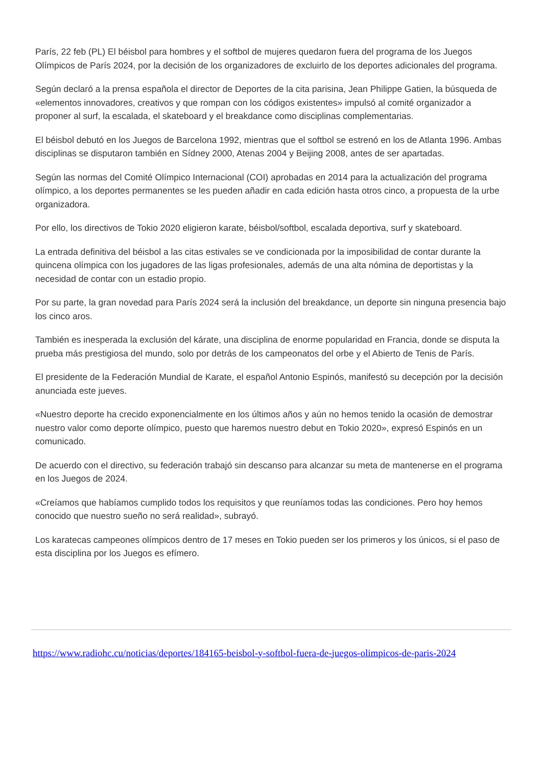París, 22 feb (PL) El béisbol para hombres y el softbol de mujeres quedaron fuera del programa de los Juegos Olímpicos de París 2024, por la decisión de los organizadores de excluirlo de los deportes adicionales del programa.
Según declaró a la prensa española el director de Deportes de la cita parisina, Jean Philippe Gatien, la búsqueda de «elementos innovadores, creativos y que rompan con los códigos existentes» impulsó al comité organizador a proponer al surf, la escalada, el skateboard y el breakdance como disciplinas complementarias.
El béisbol debutó en los Juegos de Barcelona 1992, mientras que el softbol se estrenó en los de Atlanta 1996. Ambas disciplinas se disputaron también en Sídney 2000, Atenas 2004 y Beijing 2008, antes de ser apartadas.
Según las normas del Comité Olímpico Internacional (COI) aprobadas en 2014 para la actualización del programa olímpico, a los deportes permanentes se les pueden añadir en cada edición hasta otros cinco, a propuesta de la urbe organizadora.
Por ello, los directivos de Tokio 2020 eligieron karate, béisbol/softbol, escalada deportiva, surf y skateboard.
La entrada definitiva del béisbol a las citas estivales se ve condicionada por la imposibilidad de contar durante la quincena olímpica con los jugadores de las ligas profesionales, además de una alta nómina de deportistas y la necesidad de contar con un estadio propio.
Por su parte, la gran novedad para París 2024 será la inclusión del breakdance, un deporte sin ninguna presencia bajo los cinco aros.
También es inesperada la exclusión del kárate, una disciplina de enorme popularidad en Francia, donde se disputa la prueba más prestigiosa del mundo, solo por detrás de los campeonatos del orbe y el Abierto de Tenis de París.
El presidente de la Federación Mundial de Karate, el español Antonio Espinós, manifestó su decepción por la decisión anunciada este jueves.
«Nuestro deporte ha crecido exponencialmente en los últimos años y aún no hemos tenido la ocasión de demostrar nuestro valor como deporte olímpico, puesto que haremos nuestro debut en Tokio 2020», expresó Espinós en un comunicado.
De acuerdo con el directivo, su federación trabajó sin descanso para alcanzar su meta de mantenerse en el programa en los Juegos de 2024.
«Creíamos que habíamos cumplido todos los requisitos y que reuníamos todas las condiciones. Pero hoy hemos conocido que nuestro sueño no será realidad», subrayó.
Los karatecas campeones olímpicos dentro de 17 meses en Tokio pueden ser los primeros y los únicos, si el paso de esta disciplina por los Juegos es efímero.
https://www.radiohc.cu/noticias/deportes/184165-beisbol-y-softbol-fuera-de-juegos-olimpicos-de-paris-2024